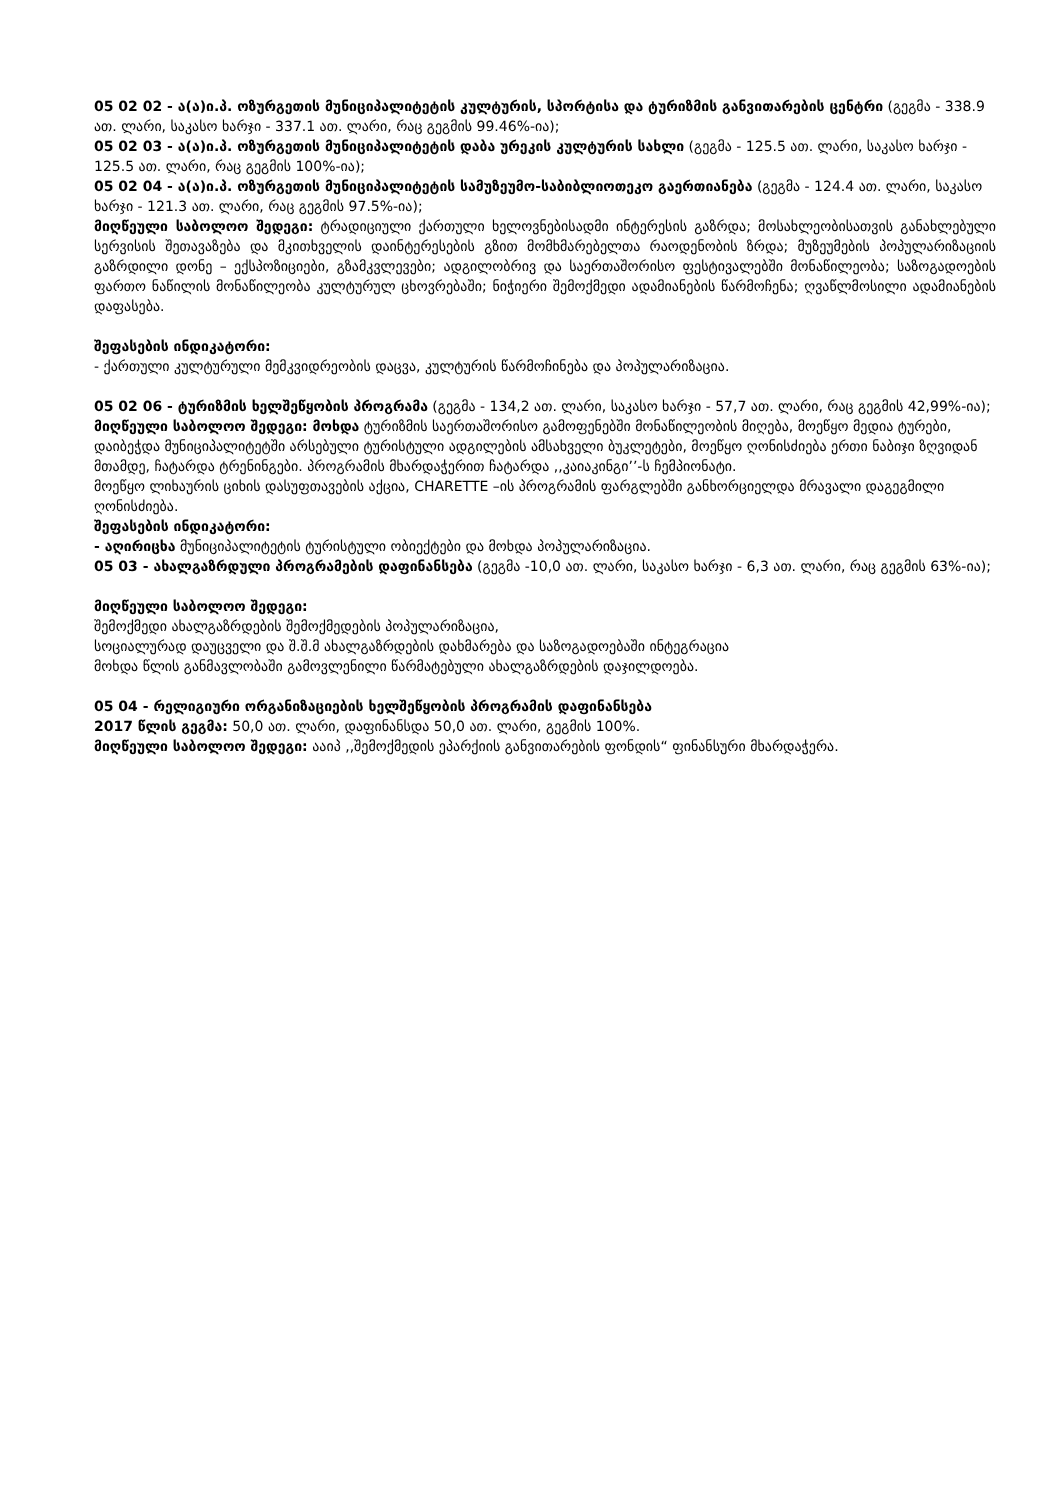05 02 02 - ა(ა)ი.პ. ოზურგეთის მუნიციპალიტეტის კულტურის, სპორტისა და ტურიზმის განვითარების ცენტრი (გეგმა - 338.9 ათ. ლარი, საკასო ხარჯი - 337.1 ათ. ლარი, რაც გეგმის 99.46%-ია);
05 02 03 - ა(ა)ი.პ. ოზურგეთის მუნიციპალიტეტის დაბა ურეკის კულტურის სახლი (გეგმა - 125.5 ათ. ლარი, საკასო ხარჯი - 125.5 ათ. ლარი, რაც გეგმის 100%-ია);
05 02 04 - ა(ა)ი.პ. ოზურგეთის მუნიციპალიტეტის სამუზეუმო-საბიბლიოთეკო გაერთიანება (გეგმა - 124.4 ათ. ლარი, საკასო ხარჯი - 121.3 ათ. ლარი, რაც გეგმის 97.5%-ია);
მიღწეული საბოლოო შედეგი: ტრადიციული ქართული ხელოვნებისადმი ინტერესის გაზრდა; მოსახლეობისათვის განახლებული სერვისის შეთავაზება და მკითხველის დაინტერესების გზით მომხმარებელთა რაოდენობის ზრდა; მუზეუმების პოპულარიზაციის გაზრდილი დონე – ექსპოზიციები, გზამკვლევები; ადგილობრივ და საერთაშორისო ფესტივალებში მონაწილეობა; საზოგადოების ფართო ნაწილის მონაწილეობა კულტურულ ცხოვრებაში; ნიჭიერი შემოქმედი ადამიანების წარმოჩენა; ღვაწლმოსილი ადამიანების დაფასება.
შეფასების ინდიკატორი:
- ქართული კულტურული მემკვიდრეობის დაცვა, კულტურის წარმოჩინება და პოპულარიზაცია.
05 02 06 - ტურიზმის ხელშეწყობის პროგრამა (გეგმა - 134,2 ათ. ლარი, საკასო ხარჯი - 57,7 ათ. ლარი, რაც გეგმის 42,99%-ია);
მიღწეული საბოლოო შედეგი: მოხდა ტურიზმის საერთაშორისო გამოფენებში მონაწილეობის მიღება, მოეწყო მედია ტურები, დაიბეჭდა მუნიციპალიტეტში არსებული ტურისტული ადგილების ამსახველი ბუკლეტები, მოეწყო ღონისძიება ერთი ნაბიჯი ზღვიდან მთამდე, ჩატარდა ტრენინგები. პროგრამის მხარდაჭერით ჩატარდა ,,კაიაკინგი’’-ს ჩემპიონატი.
მოეწყო ლიხაურის ციხის დასუფთავების აქცია, CHARETTE –ის პროგრამის ფარგლებში განხორციელდა მრავალი დაგეგმილი ღონისძიება.
შეფასების ინდიკატორი:
- აღირიცხა მუნიციპალიტეტის ტურისტული ობიექტები და მოხდა პოპულარიზაცია.
05 03 - ახალგაზრდული პროგრამების დაფინანსება (გეგმა -10,0 ათ. ლარი, საკასო ხარჯი - 6,3 ათ. ლარი, რაც გეგმის 63%-ია);
მიღწეული საბოლოო შედეგი:
შემოქმედი ახალგაზრდების შემოქმედების პოპულარიზაცია,
სოციალურად დაუცველი და შ.შ.მ ახალგაზრდების დახმარება და საზოგადოებაში ინტეგრაცია
მოხდა წლის განმავლობაში გამოვლენილი წარმატებული ახალგაზრდების დაჯილდოება.
05 04 - რელიგიური ორგანიზაციების ხელშეწყობის პროგრამის დაფინანსება
2017 წლის გეგმა: 50,0 ათ. ლარი, დაფინანსდა 50,0 ათ. ლარი, გეგმის 100%.
მიღწეული საბოლოო შედეგი: ააიპ ,,შემოქმედის ეპარქიის განვითარების ფონდის“ ფინანსური მხარდაჭერა.